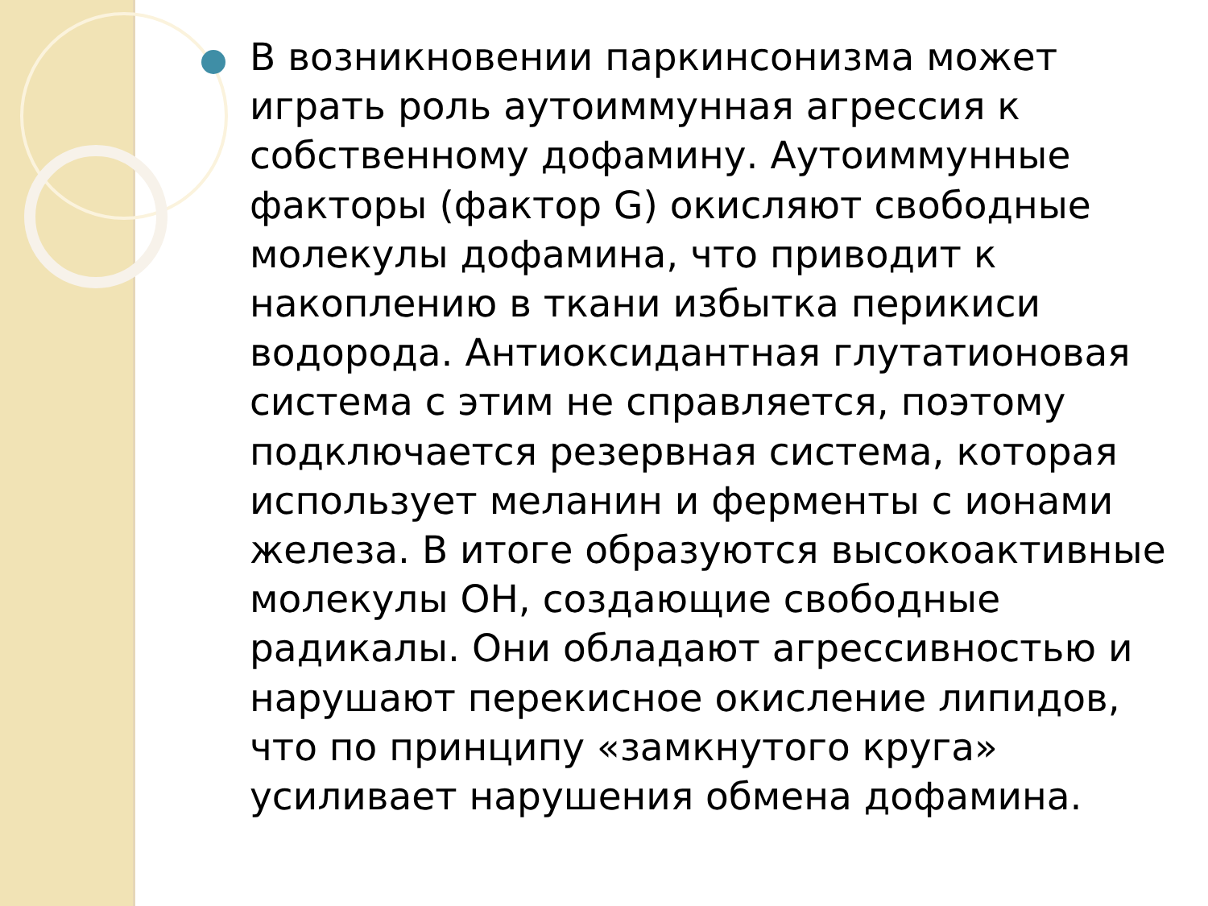В возникновении паркинсонизма может играть роль аутоиммунная агрессия к собственному дофамину. Аутоиммунные факторы (фактор G) окисляют свободные молекулы дофамина, что приводит к накоплению в ткани избытка перикиси водорода. Антиоксидантная глутатионовая система с этим не справляется, поэтому подключается резервная система, которая использует меланин и ферменты с ионами железа. В итоге образуются высокоактивные молекулы ОН, создающие свободные радикалы. Они обладают агрессивностью и нарушают перекисное окисление липидов, что по принципу «замкнутого круга» усиливает нарушения обмена дофамина.